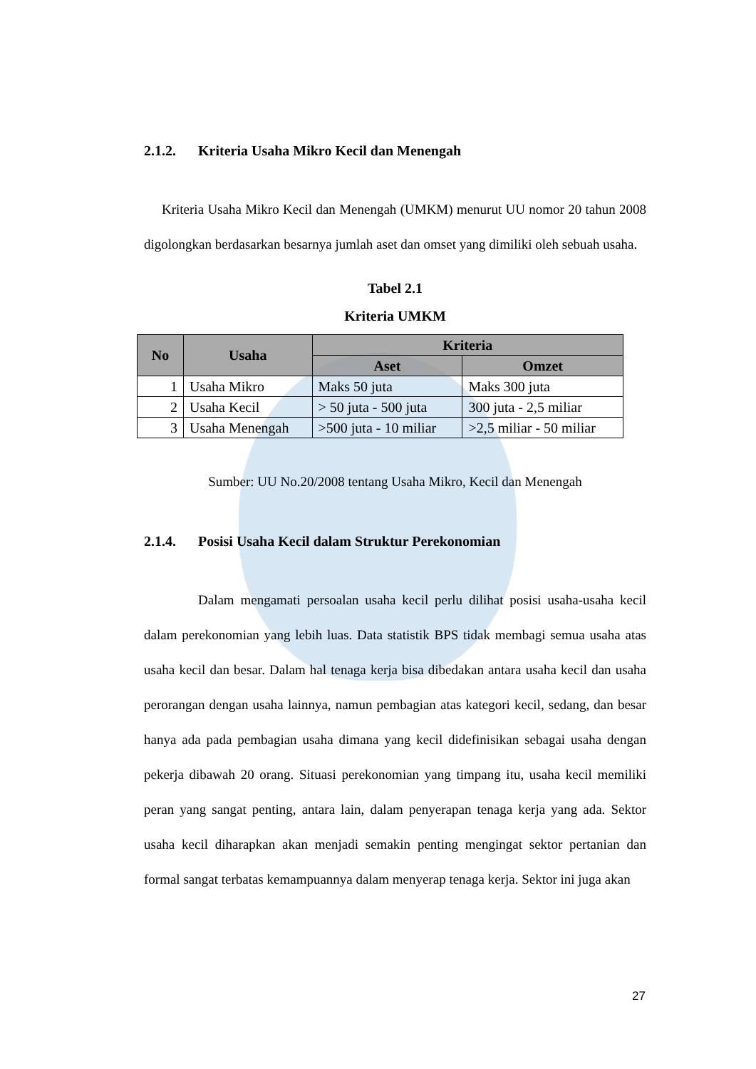2.1.2. Kriteria Usaha Mikro Kecil dan Menengah
Kriteria Usaha Mikro Kecil dan Menengah (UMKM) menurut UU nomor 20 tahun 2008 digolongkan berdasarkan besarnya jumlah aset dan omset yang dimiliki oleh sebuah usaha.
Tabel 2.1
Kriteria UMKM
| No | Usaha | Kriteria | |
| --- | --- | --- | --- |
| | | Aset | Omzet |
| 1 | Usaha Mikro | Maks 50 juta | Maks 300 juta |
| 2 | Usaha Kecil | > 50 juta - 500 juta | 300 juta - 2,5 miliar |
| 3 | Usaha Menengah | >500 juta - 10 miliar | >2,5 miliar - 50 miliar |
Sumber: UU No.20/2008 tentang Usaha Mikro, Kecil dan Menengah
2.1.4. Posisi Usaha Kecil dalam Struktur Perekonomian
Dalam mengamati persoalan usaha kecil perlu dilihat posisi usaha-usaha kecil dalam perekonomian yang lebih luas. Data statistik BPS tidak membagi semua usaha atas usaha kecil dan besar. Dalam hal tenaga kerja bisa dibedakan antara usaha kecil dan usaha perorangan dengan usaha lainnya, namun pembagian atas kategori kecil, sedang, dan besar hanya ada pada pembagian usaha dimana yang kecil didefinisikan sebagai usaha dengan pekerja dibawah 20 orang. Situasi perekonomian yang timpang itu, usaha kecil memiliki peran yang sangat penting, antara lain, dalam penyerapan tenaga kerja yang ada. Sektor usaha kecil diharapkan akan menjadi semakin penting mengingat sektor pertanian dan formal sangat terbatas kemampuannya dalam menyerap tenaga kerja. Sektor ini juga akan
27